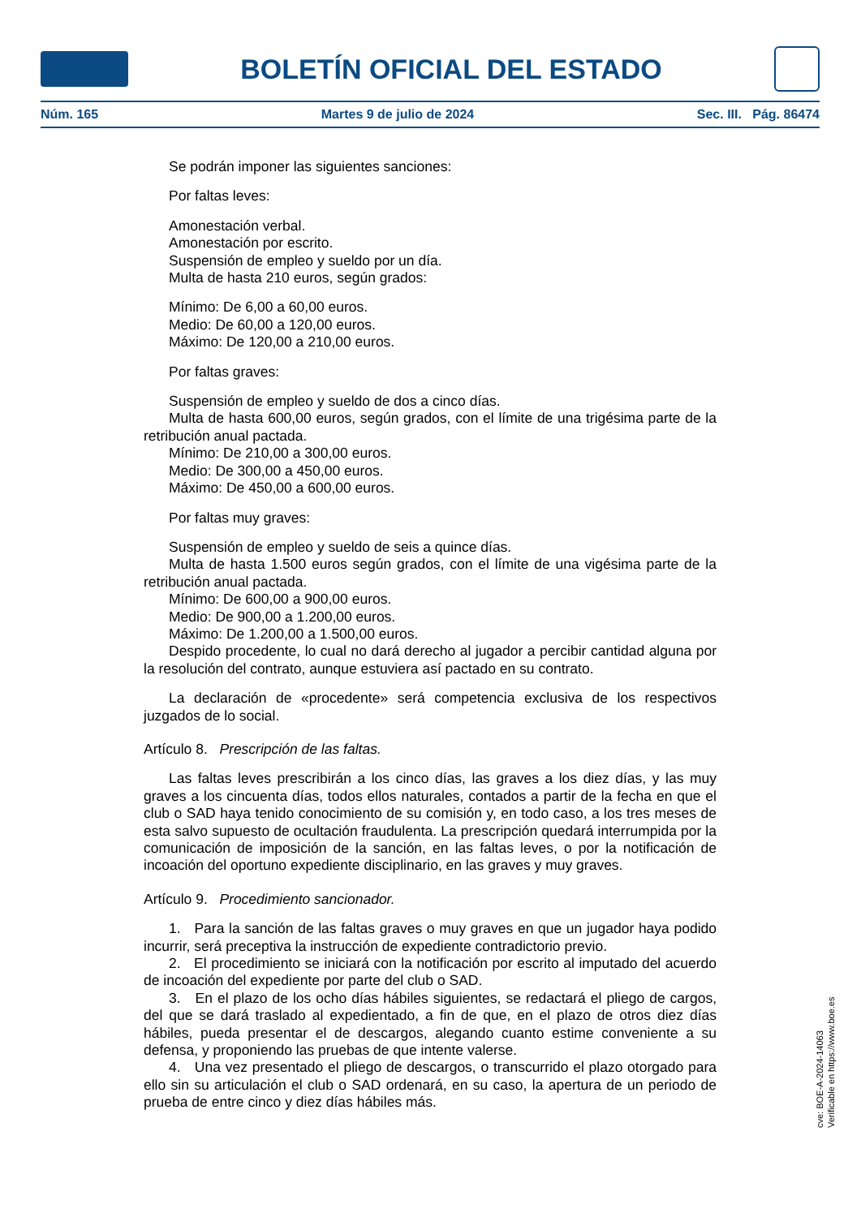BOLETÍN OFICIAL DEL ESTADO
Núm. 165 Martes 9 de julio de 2024 Sec. III. Pág. 86474
Se podrán imponer las siguientes sanciones:
Por faltas leves:
Amonestación verbal.
Amonestación por escrito.
Suspensión de empleo y sueldo por un día.
Multa de hasta 210 euros, según grados:
Mínimo: De 6,00 a 60,00 euros.
Medio: De 60,00 a 120,00 euros.
Máximo: De 120,00 a 210,00 euros.
Por faltas graves:
Suspensión de empleo y sueldo de dos a cinco días.
Multa de hasta 600,00 euros, según grados, con el límite de una trigésima parte de la retribución anual pactada.
Mínimo: De 210,00 a 300,00 euros.
Medio: De 300,00 a 450,00 euros.
Máximo: De 450,00 a 600,00 euros.
Por faltas muy graves:
Suspensión de empleo y sueldo de seis a quince días.
Multa de hasta 1.500 euros según grados, con el límite de una vigésima parte de la retribución anual pactada.
Mínimo: De 600,00 a 900,00 euros.
Medio: De 900,00 a 1.200,00 euros.
Máximo: De 1.200,00 a 1.500,00 euros.
Despido procedente, lo cual no dará derecho al jugador a percibir cantidad alguna por la resolución del contrato, aunque estuviera así pactado en su contrato.
La declaración de «procedente» será competencia exclusiva de los respectivos juzgados de lo social.
Artículo 8. Prescripción de las faltas.
Las faltas leves prescribirán a los cinco días, las graves a los diez días, y las muy graves a los cincuenta días, todos ellos naturales, contados a partir de la fecha en que el club o SAD haya tenido conocimiento de su comisión y, en todo caso, a los tres meses de esta salvo supuesto de ocultación fraudulenta. La prescripción quedará interrumpida por la comunicación de imposición de la sanción, en las faltas leves, o por la notificación de incoación del oportuno expediente disciplinario, en las graves y muy graves.
Artículo 9. Procedimiento sancionador.
1. Para la sanción de las faltas graves o muy graves en que un jugador haya podido incurrir, será preceptiva la instrucción de expediente contradictorio previo.
2. El procedimiento se iniciará con la notificación por escrito al imputado del acuerdo de incoación del expediente por parte del club o SAD.
3. En el plazo de los ocho días hábiles siguientes, se redactará el pliego de cargos, del que se dará traslado al expedientado, a fin de que, en el plazo de otros diez días hábiles, pueda presentar el de descargos, alegando cuanto estime conveniente a su defensa, y proponiendo las pruebas de que intente valerse.
4. Una vez presentado el pliego de descargos, o transcurrido el plazo otorgado para ello sin su articulación el club o SAD ordenará, en su caso, la apertura de un periodo de prueba de entre cinco y diez días hábiles más.
cve: BOE-A-2024-14063
Verificable en https://www.boe.es